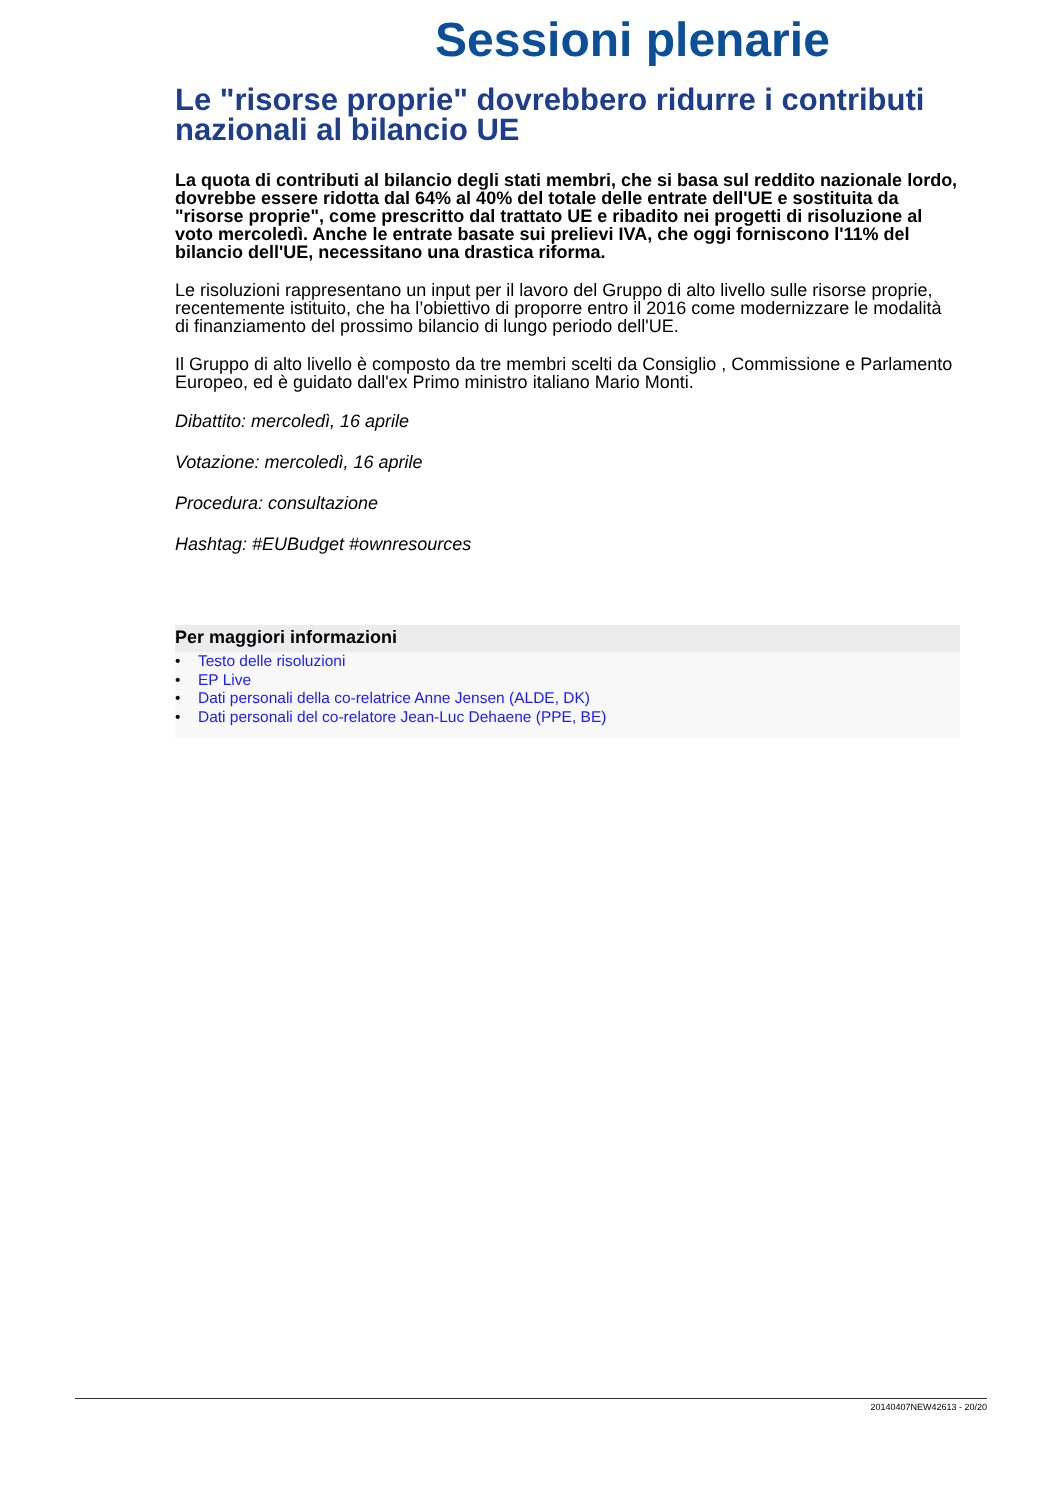Sessioni plenarie
Le "risorse proprie" dovrebbero ridurre i contributi nazionali al bilancio UE
La quota di contributi al bilancio degli stati membri, che si basa sul reddito nazionale lordo, dovrebbe essere ridotta dal 64% al 40% del totale delle entrate dell'UE e sostituita da "risorse proprie", come prescritto dal trattato UE e ribadito nei progetti di risoluzione al voto mercoledì. Anche le entrate basate sui prelievi IVA, che oggi forniscono l'11% del bilancio dell'UE, necessitano una drastica riforma.
Le risoluzioni rappresentano un input per il lavoro del Gruppo di alto livello sulle risorse proprie, recentemente istituito, che ha l’obiettivo di proporre entro il 2016 come modernizzare le modalità di finanziamento del prossimo bilancio di lungo periodo dell'UE.
Il Gruppo di alto livello è composto da tre membri scelti da Consiglio , Commissione e Parlamento Europeo, ed è guidato dall'ex Primo ministro italiano Mario Monti.
Dibattito: mercoledì, 16 aprile
Votazione: mercoledì, 16 aprile
Procedura: consultazione
Hashtag: #EUBudget #ownresources
Per maggiori informazioni
• Testo delle risoluzioni
• EP Live
• Dati personali della co-relatrice Anne Jensen (ALDE, DK)
• Dati personali del co-relatore Jean-Luc Dehaene (PPE, BE)
20140407NEW42613 - 20/20